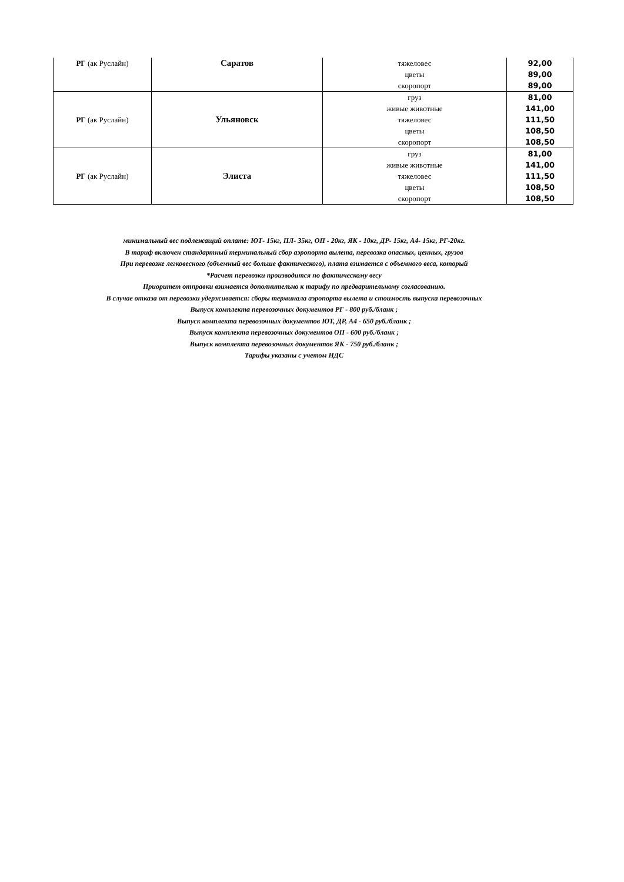| РГ (ак Руслайн) | Саратов | тяжеловес цветы скоропорт | 92,00 89,00 89,00 |
| РГ (ак Руслайн) | Ульяновск | груз живые животные тяжеловес цветы скоропорт | 81,00 141,00 111,50 108,50 108,50 |
| РГ (ак Руслайн) | Элиста | груз живые животные тяжеловес цветы скоропорт | 81,00 141,00 111,50 108,50 108,50 |
минимальный вес подлежащий оплате: ЮТ- 15кг, ПЛ- 35кг, ОП - 20кг, ЯК - 10кг, ДР- 15кг, А4- 15кг, РГ-20кг.
В тариф включен стандартный терминальный сбор аэропорта вылета, перевозка опасных, ценных, грузов
При перевозке легковесного (объемный вес больше фактического), плата взимается с объемного веса, который
*Расчет перевозки производится по фактическому весу
Приоритет отправки взимается дополнительно к тарифу по предварительному согласованию.
В случае отказа от перевозки удерживается: сборы терминала аэропорта вылета и стоимость выпуска перевозочных
Выпуск комплекта перевозочных документов РГ - 800 руб./бланк ;
Выпуск комплекта перевозочных документов ЮТ, ДР, А4 - 650 руб./бланк ;
Выпуск комплекта перевозочных документов ОП - 600 руб./бланк ;
Выпуск комплекта перевозочных документов ЯК - 750 руб./бланк ;
Тарифы указаны с учетом НДС